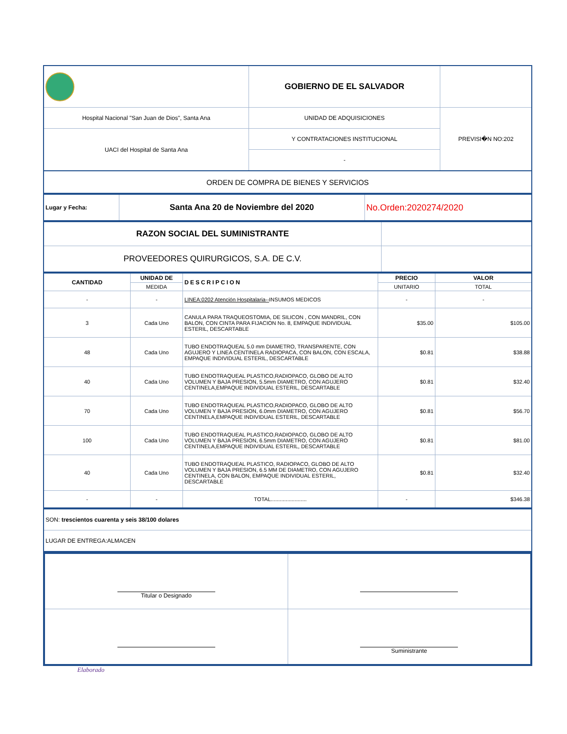| | GOBIERNO DE EL SALVADOR | |
| Hospital Nacional "San Juan de Dios", Santa Ana | UNIDAD DE ADQUISICIONES | PREVISI�N NO:202 |
| UACI del Hospital de Santa Ana | Y CONTRATACIONES INSTITUCIONAL | |
| | - | |
| ORDEN DE COMPRA DE BIENES Y SERVICIOS | | |
| Lugar y Fecha: | Santa Ana 20 de Noviembre del 2020 | No.Orden:2020274/2020 |
| RAZON SOCIAL DEL SUMINISTRANTE | |
| PROVEEDORES QUIRURGICOS, S.A. DE C.V. | |
| CANTIDAD | UNIDAD DE | DESCRIPCION | PRECIO | VALOR |
| --- | --- | --- | --- | --- |
| | MEDIDA | | UNITARIO | TOTAL |
| - | - | LINEA:0202 Atención Hospitalaria-- INSUMOS MEDICOS | - | - |
| 3 | Cada Uno | CANULA PARA TRAQUEOSTOMIA, DE SILICON , CON MANDRIL, CON BALON, CON CINTA PARA FIJACION No. 8, EMPAQUE INDIVIDUAL ESTERIL, DESCARTABLE | $35.00 | $105.00 |
| 48 | Cada Uno | TUBO ENDOTRAQUEAL 5.0 mm DIAMETRO, TRANSPARENTE, CON AGUJERO Y LINEA CENTINELA RADIOPACA, CON BALON, CON ESCALA, EMPAQUE INDIVIDUAL ESTERIL, DESCARTABLE | $0.81 | $38.88 |
| 40 | Cada Uno | TUBO ENDOTRAQUEAL PLASTICO,RADIOPACO, GLOBO DE ALTO VOLUMEN Y BAJA PRESION, 5.5mm DIAMETRO, CON AGUJERO CENTINELA,EMPAQUE INDIVIDUAL ESTERIL, DESCARTABLE | $0.81 | $32.40 |
| 70 | Cada Uno | TUBO ENDOTRAQUEAL PLASTICO,RADIOPACO, GLOBO DE ALTO VOLUMEN Y BAJA PRESION, 6.0mm DIAMETRO, CON AGUJERO CENTINELA,EMPAQUE INDIVIDUAL ESTERIL, DESCARTABLE | $0.81 | $56.70 |
| 100 | Cada Uno | TUBO ENDOTRAQUEAL PLASTICO,RADIOPACO, GLOBO DE ALTO VOLUMEN Y BAJA PRESION, 6.5mm DIAMETRO, CON AGUJERO CENTINELA,EMPAQUE INDIVIDUAL ESTERIL, DESCARTABLE | $0.81 | $81.00 |
| 40 | Cada Uno | TUBO ENDOTRAQUEAL PLASTICO, RADIOPACO, GLOBO DE ALTO VOLUMEN Y BAJA PRESION, 6.5 MM DE DIAMETRO, CON AGUJERO CENTINELA, CON BALON, EMPAQUE INDIVIDUAL ESTERIL, DESCARTABLE | $0.81 | $32.40 |
| - | - | TOTAL........................ | - | $346.38 |
| SON: trescientos cuarenta y seis 38/100 dolares |
| LUGAR DE ENTREGA:ALMACEN |
| Titular o Designado | |
| | Suministrante |
Elaborado